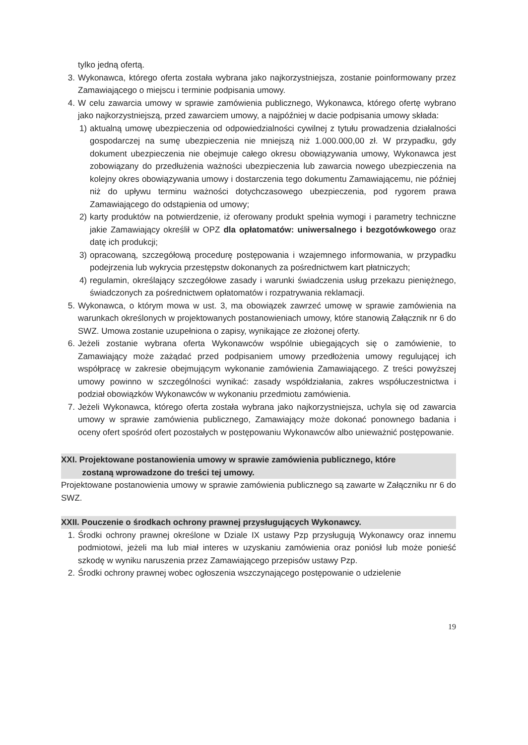tylko jedną ofertą.
3. Wykonawca, którego oferta została wybrana jako najkorzystniejsza, zostanie poinformowany przez Zamawiającego o miejscu i terminie podpisania umowy.
4. W celu zawarcia umowy w sprawie zamówienia publicznego, Wykonawca, którego ofertę wybrano jako najkorzystniejszą, przed zawarciem umowy, a najpóźniej w dacie podpisania umowy składa:
1) aktualną umowę ubezpieczenia od odpowiedzialności cywilnej z tytułu prowadzenia działalności gospodarczej na sumę ubezpieczenia nie mniejszą niż 1.000.000,00 zł. W przypadku, gdy dokument ubezpieczenia nie obejmuje całego okresu obowiązywania umowy, Wykonawca jest zobowiązany do przedłużenia ważności ubezpieczenia lub zawarcia nowego ubezpieczenia na kolejny okres obowiązywania umowy i dostarczenia tego dokumentu Zamawiającemu, nie później niż do upływu terminu ważności dotychczasowego ubezpieczenia, pod rygorem prawa Zamawiającego do odstąpienia od umowy;
2) karty produktów na potwierdzenie, iż oferowany produkt spełnia wymogi i parametry techniczne jakie Zamawiający określił w OPZ dla opłatomatów: uniwersalnego i bezgotówkowego oraz datę ich produkcji;
3) opracowaną, szczegółową procedurę postępowania i wzajemnego informowania, w przypadku podejrzenia lub wykrycia przestępstw dokonanych za pośrednictwem kart płatniczych;
4) regulamin, określający szczegółowe zasady i warunki świadczenia usług przekazu pieniężnego, świadczonych za pośrednictwem opłatomatów i rozpatrywania reklamacji.
5. Wykonawca, o którym mowa w ust. 3, ma obowiązek zawrzeć umowę w sprawie zamówienia na warunkach określonych w projektowanych postanowieniach umowy, które stanowią Załącznik nr 6 do SWZ. Umowa zostanie uzupełniona o zapisy, wynikające ze złożonej oferty.
6. Jeżeli zostanie wybrana oferta Wykonawców wspólnie ubiegających się o zamówienie, to Zamawiający może zażądać przed podpisaniem umowy przedłożenia umowy regulującej ich współpracę w zakresie obejmującym wykonanie zamówienia Zamawiającego. Z treści powyższej umowy powinno w szczególności wynikać: zasady współdziałania, zakres współuczestnictwa i podział obowiązków Wykonawców w wykonaniu przedmiotu zamówienia.
7. Jeżeli Wykonawca, którego oferta została wybrana jako najkorzystniejsza, uchyla się od zawarcia umowy w sprawie zamówienia publicznego, Zamawiający może dokonać ponownego badania i oceny ofert spośród ofert pozostałych w postępowaniu Wykonawców albo unieważnić postępowanie.
XXI. Projektowane postanowienia umowy w sprawie zamówienia publicznego, które
zostaną wprowadzone do treści tej umowy.
Projektowane postanowienia umowy w sprawie zamówienia publicznego są zawarte w Załączniku nr 6 do SWZ.
XXII. Pouczenie o środkach ochrony prawnej przysługujących Wykonawcy.
1. Środki ochrony prawnej określone w Dziale IX ustawy Pzp przysługują Wykonawcy oraz innemu podmiotowi, jeżeli ma lub miał interes w uzyskaniu zamówienia oraz poniósł lub może ponieść szkodę w wyniku naruszenia przez Zamawiającego przepisów ustawy Pzp.
2. Środki ochrony prawnej wobec ogłoszenia wszczynającego postępowanie o udzielenie
19